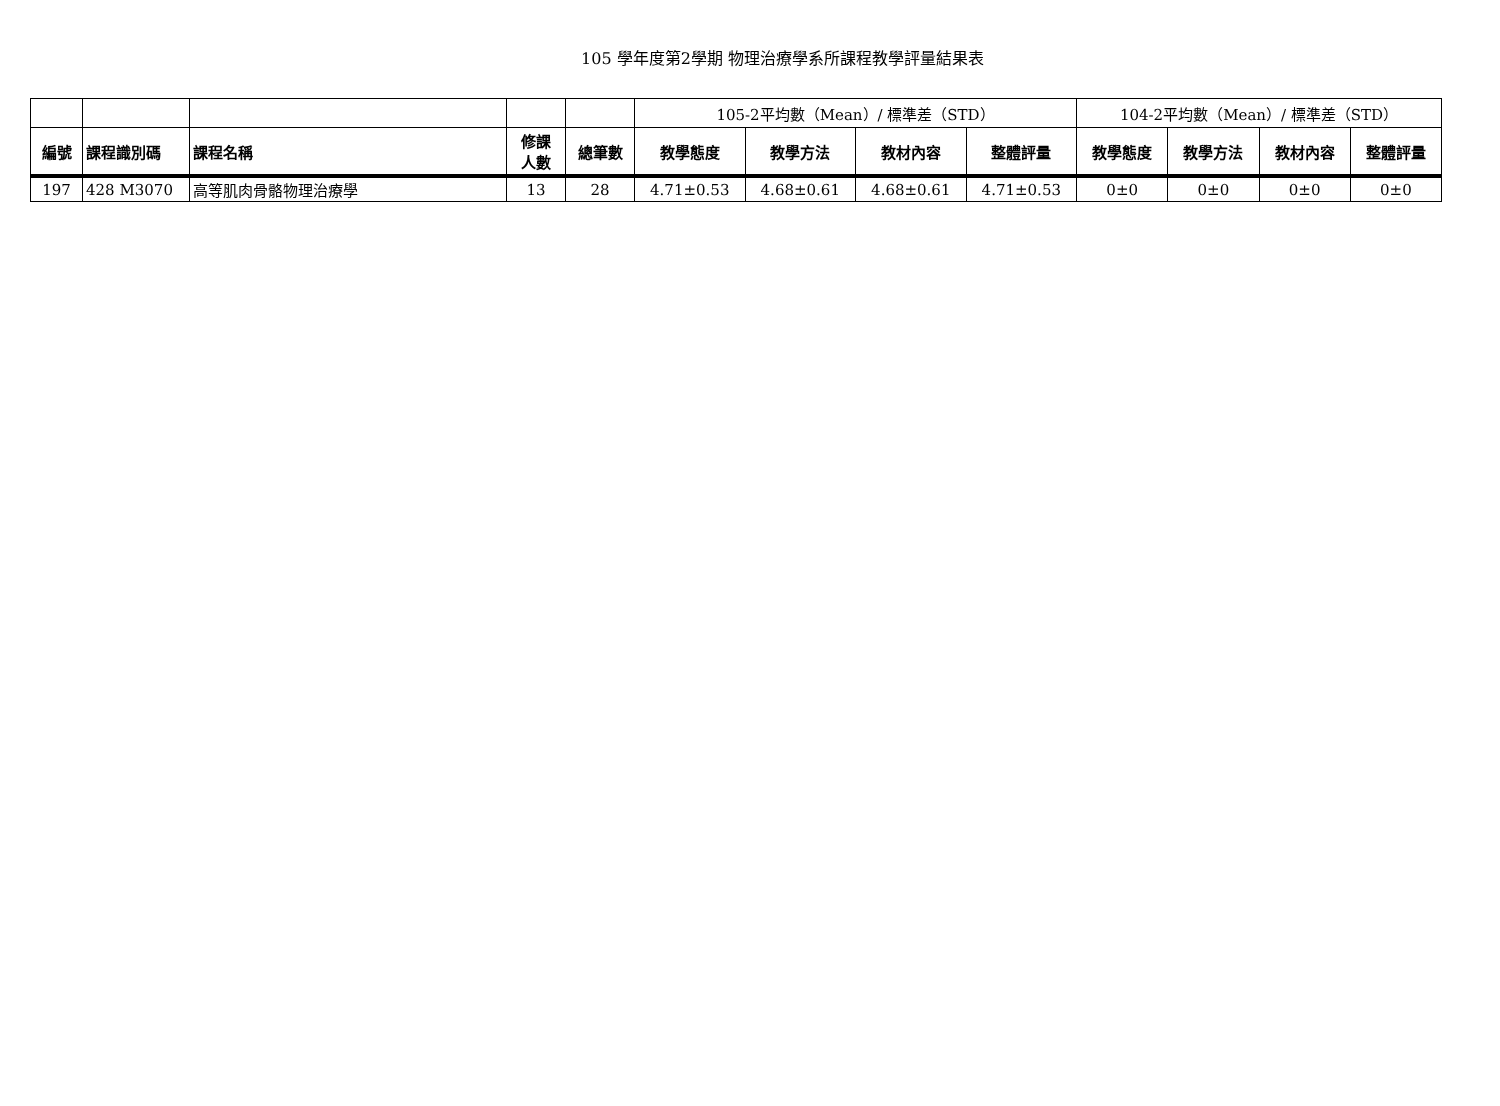105 學年度第2學期 物理治療學系所課程教學評量結果表
| | | | | | 105-2平均數（Mean）/ 標準差（STD） | | | | 104-2平均數（Mean）/ 標準差（STD） | | | |
| --- | --- | --- | --- | --- | --- | --- | --- | --- | --- | --- | --- | --- |
| 編號 | 課程識別碼 | 課程名稱 | 修課 人數 | 總筆數 | 教學態度 | 教學方法 | 教材內容 | 整體評量 | 教學態度 | 教學方法 | 教材內容 | 整體評量 |
| 197 | 428 M3070 | 高等肌肉骨骼物理治療學 | 13 | 28 | 4.71±0.53 | 4.68±0.61 | 4.68±0.61 | 4.71±0.53 | 0±0 | 0±0 | 0±0 | 0±0 |